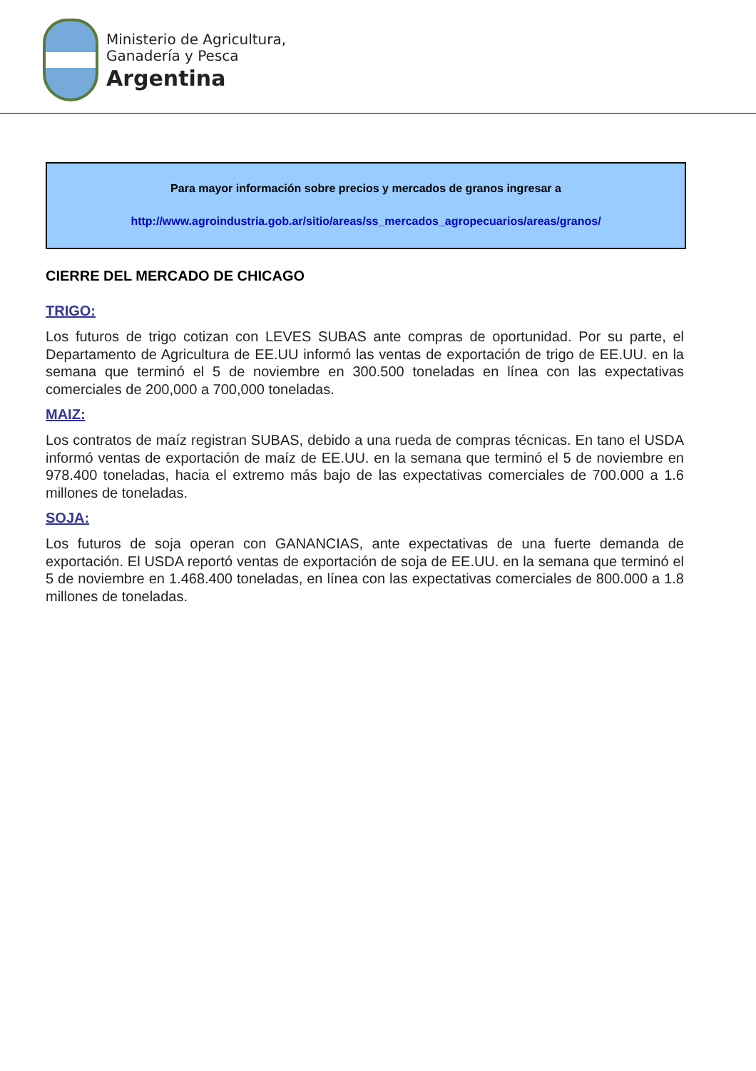Ministerio de Agricultura,
Ganadería y Pesca
Argentina
Para mayor información sobre precios y mercados de granos ingresar a
http://www.agroindustria.gob.ar/sitio/areas/ss_mercados_agropecuarios/areas/granos/
CIERRE DEL MERCADO DE CHICAGO
TRIGO:
Los futuros de trigo cotizan con LEVES SUBAS ante compras de oportunidad. Por su parte, el Departamento de Agricultura de EE.UU informó las ventas de exportación de trigo de EE.UU. en la semana que terminó el 5 de noviembre en 300.500 toneladas en línea con las expectativas comerciales de 200,000 a 700,000 toneladas.
MAIZ:
Los contratos de maíz registran SUBAS, debido a una rueda de compras técnicas. En tano el USDA informó ventas de exportación de maíz de EE.UU. en la semana que terminó el 5 de noviembre en 978.400 toneladas, hacia el extremo más bajo de las expectativas comerciales de 700.000 a 1.6 millones de toneladas.
SOJA:
Los futuros de soja operan con GANANCIAS, ante expectativas de una fuerte demanda de exportación. El USDA reportó ventas de exportación de soja de EE.UU. en la semana que terminó el 5 de noviembre en 1.468.400 toneladas, en línea con las expectativas comerciales de 800.000 a 1.8 millones de toneladas.